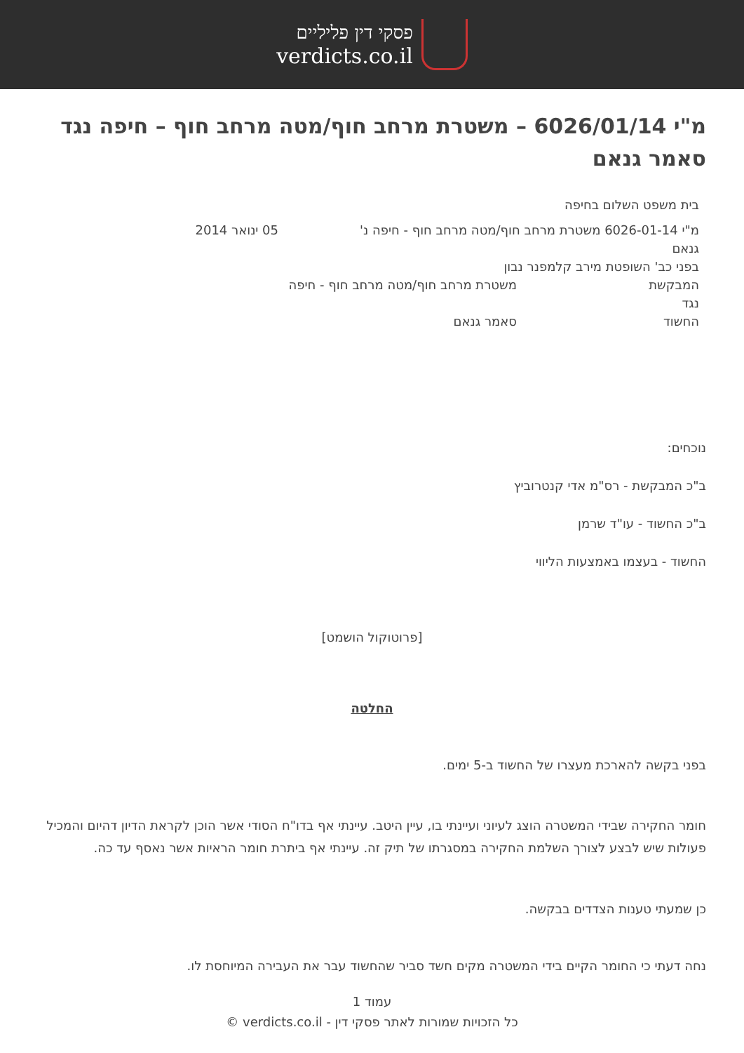פסקי דין פליליים
verdicts.co.il
מ"י 6026/01/14 – משטרת מרחב חוף/מטה מרחב חוף – חיפה נגד סאמר גנאם
בית משפט השלום בחיפה
מ"י 6026-01-14 משטרת מרחב חוף/מטה מרחב חוף - חיפה נ' גנאם 05 ינואר 2014
בפני כב' השופטת מירב קלמפנר נבון
המבקשת משטרת מרחב חוף/מטה מרחב חוף - חיפה
נגד
החשוד סאמר גנאם
נוכחים:
ב"כ המבקשת - רס"מ אדי קנטרוביץ
ב"כ החשוד - עו"ד שרמן
החשוד - בעצמו באמצעות הליווי
[פרוטוקול הושמט]
החלטה
בפני בקשה להארכת מעצרו של החשוד ב-5 ימים.
חומר החקירה שבידי המשטרה הוצג לעיוני ועיינתי בו, עיין היטב. עיינתי אף בדו"ח הסודי אשר הוכן לקראת הדיון דהיום והמכיל פעולות שיש לבצע לצורך השלמת החקירה במסגרתו של תיק זה. עיינתי אף ביתרת חומר הראיות אשר נאסף עד כה.
כן שמעתי טענות הצדדים בבקשה.
נחה דעתי כי החומר הקיים בידי המשטרה מקים חשד סביר שהחשוד עבר את העבירה המיוחסת לו.
עמוד 1
כל הזכויות שמורות לאתר פסקי דין - verdicts.co.il ©